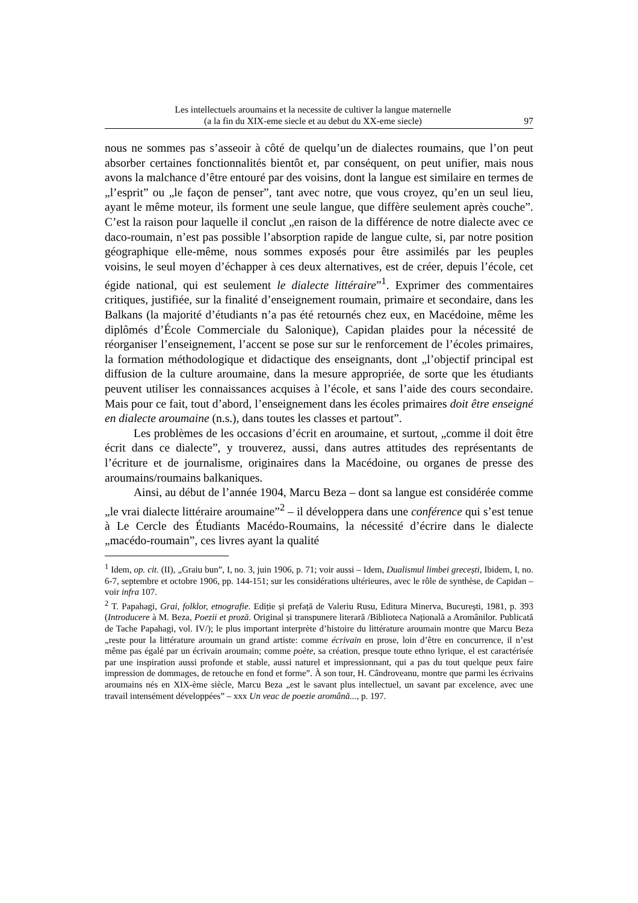Les intellectuels aroumains et la necessite de cultiver la langue maternelle
(a la fin du XIX-eme siecle et au debut du XX-eme siecle)
97
nous ne sommes pas s’asseoir à côté de quelqu’un de dialectes roumains, que l’on peut absorber certaines fonctionnalités bientôt et, par conséquent, on peut unifier, mais nous avons la malchance d’être entouré par des voisins, dont la langue est similaire en termes de „l’esprit” ou „le façon de penser”, tant avec notre, que vous croyez, qu’en un seul lieu, ayant le même moteur, ils forment une seule langue, que diffère seulement après couche”. C’est la raison pour laquelle il conclut „en raison de la différence de notre dialecte avec ce daco-roumain, n’est pas possible l’absorption rapide de langue culte, si, par notre position géographique elle-même, nous sommes exposés pour être assimilés par les peuples voisins, le seul moyen d’échapper à ces deux alternatives, est de créer, depuis l’école, cet égide national, qui est seulement le dialecte littéraire”<sup>1</sup>. Exprimer des commentaires critiques, justifiée, sur la finalité d’enseignement roumain, primaire et secondaire, dans les Balkans (la majorité d’étudiants n’a pas été retournés chez eux, en Macédoine, même les diplômés d’École Commerciale du Salonique), Capidan plaides pour la nécessité de réorganiser l’enseignement, l’accent se pose sur sur le renforcement de l’écoles primaires, la formation méthodologique et didactique des enseignants, dont „l’objectif principal est diffusion de la culture aroumaine, dans la mesure appropriée, de sorte que les étudiants peuvent utiliser les connaissances acquises à l’école, et sans l’aide des cours secondaire. Mais pour ce fait, tout d’abord, l’enseignement dans les écoles primaires doit être enseigné en dialecte aroumaine (n.s.), dans toutes les classes et partout”.
Les problèmes de les occasions d’écrit en aroumaine, et surtout, „comme il doit être écrit dans ce dialecte”, y trouverez, aussi, dans autres attitudes des représentants de l’écriture et de journalisme, originaires dans la Macédoine, ou organes de presse des aroumains/roumains balkaniques.
Ainsi, au début de l’année 1904, Marcu Beza – dont sa langue est considérée comme „le vrai dialecte littéraire aroumaine”<sup>2</sup> – il développera dans une conférence qui s’est tenue à Le Cercle des Étudiants Macédo-Roumains, la nécessité d’écrire dans le dialecte „macédo-roumain”, ces livres ayant la qualité
<sup>1</sup> Idem, op. cit. (II), „Graiu bun”, I, no. 3, juin 1906, p. 71; voir aussi – Idem, Dualismul limbei grecești, Ibidem, I, no. 6-7, septembre et octobre 1906, pp. 144-151; sur les considérations ultérieures, avec le rôle de synthèse, de Capidan – voir infra 107.
<sup>2</sup> T. Papahagi, Grai, folklor, etnografie. Ediție și prefață de Valeriu Rusu, Editura Minerva, București, 1981, p. 393 (Introducere à M. Beza, Poezii et proză. Original și transpunere literară /Biblioteca Națională a Aromânilor. Publicată de Tache Papahagi, vol. IV/); le plus important interprète d’histoire du littérature aroumain montre que Marcu Beza „reste pour la littérature aroumain un grand artiste: comme écrivain en prose, loin d’être en concurrence, il n’est même pas égalé par un écrivain aroumain; comme poète, sa création, presque toute ethno lyrique, el est caractérisée par une inspiration aussi profonde et stable, aussi naturel et impressionnant, qui a pas du tout quelque peux faire impression de dommages, de retouche en fond et forme”. À son tour, H. Cândroveanu, montre que parmi les écrivains aroumains nés en XIX-ème siècle, Marcu Beza „est le savant plus intellectuel, un savant par excelence, avec une travail intensément développées” – xxx Un veac de poezie aromână..., p. 197.